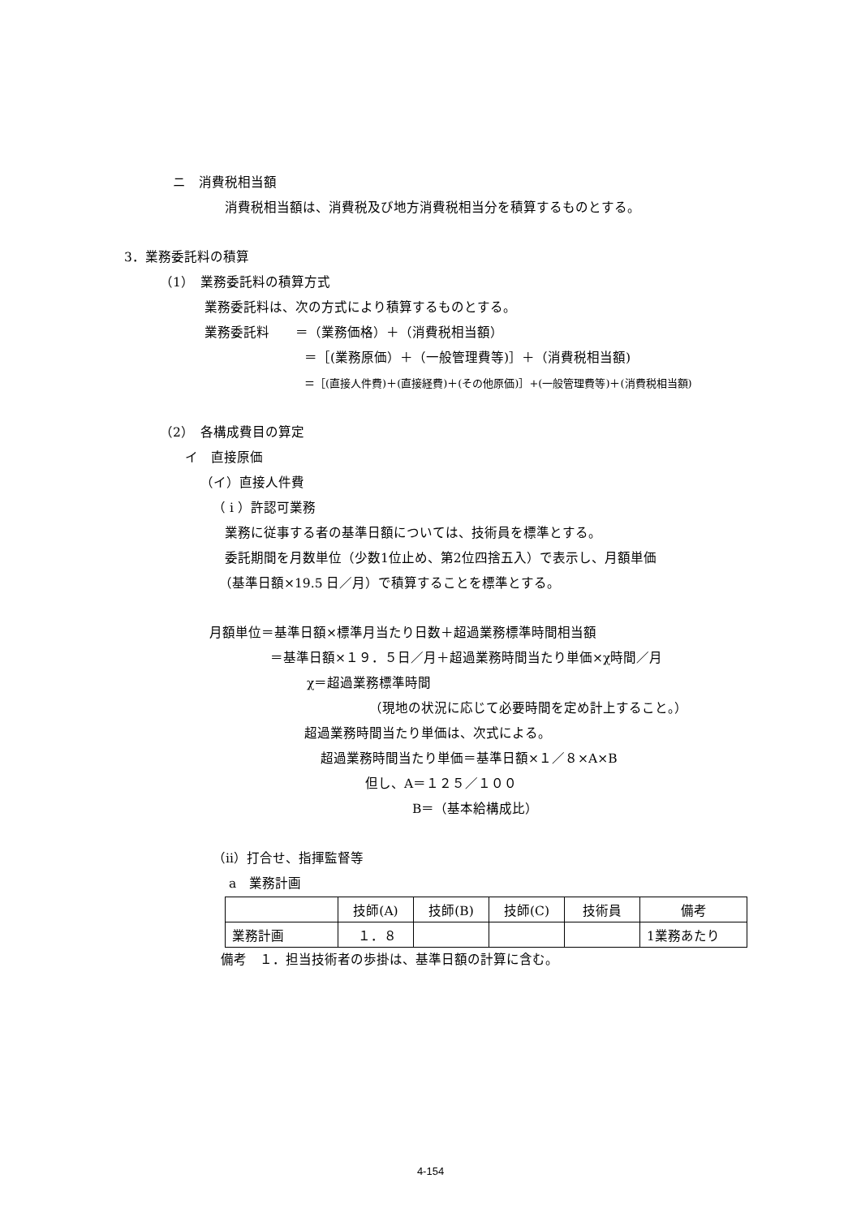ニ　消費税相当額
消費税相当額は、消費税及び地方消費税相当分を積算するものとする。
3．業務委託料の積算
（1）　業務委託料の積算方式
業務委託料は、次の方式により積算するものとする。
業務委託料　　＝（業務価格）＋（消費税相当額）
＝［(業務原価）＋（一般管理費等)］＋（消費税相当額)
＝［(直接人件費)＋(直接経費)＋(その他原価)］+(一般管理費等)＋(消費税相当額)
（2）　各構成費目の算定
イ　直接原価
（イ）直接人件費
（ i ）許認可業務
業務に従事する者の基準日額については、技術員を標準とする。
委託期間を月数単位（少数1位止め、第2位四捨五入）で表示し、月額単価
（基準日額×19.5 日／月）で積算することを標準とする。
月額単位＝基準日額×標準月当たり日数＋超過業務標準時間相当額
＝基準日額×１９．５日／月＋超過業務時間当たり単価×χ時間／月
χ＝超過業務標準時間
（現地の状況に応じて必要時間を定め計上すること。）
超過業務時間当たり単価は、次式による。
超過業務時間当たり単価＝基準日額×１／８×A×B
但し、A＝１２５／１００
B＝（基本給構成比）
（ⅱ）打合せ、指揮監督等
a　業務計画
| | 技師(A) | 技師(B) | 技師(C) | 技術員 | 備考 |
| --- | --- | --- | --- | --- | --- |
| 業務計画 | １．８ | | | | 1業務あたり |
備考　１．担当技術者の歩掛は、基準日額の計算に含む。
4-154